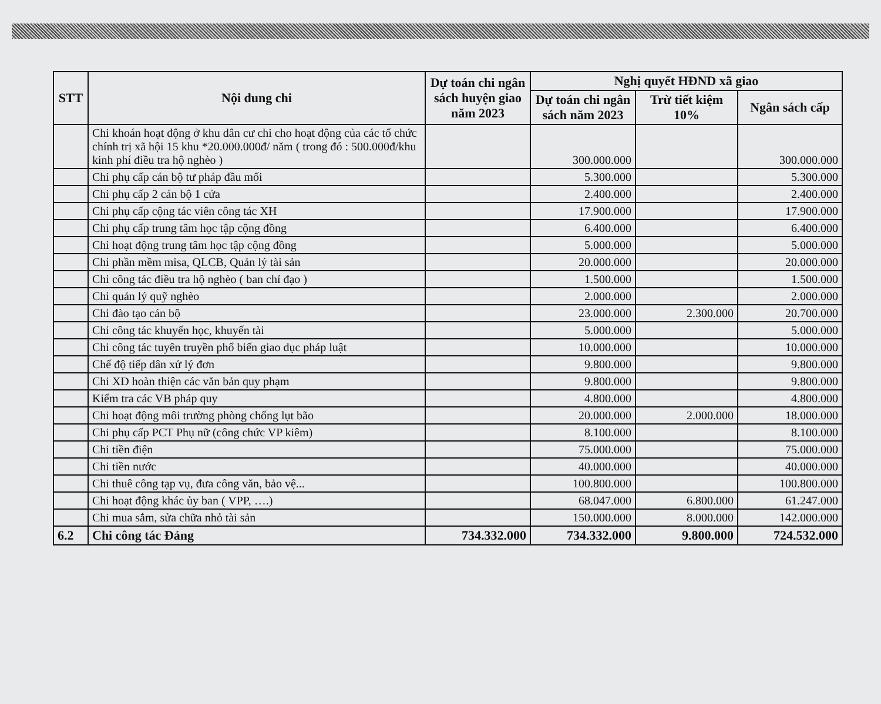| STT | Nội dung chi | Dự toán chi ngân sách huyện giao năm 2023 | Nghị quyết HĐND xã giao | | |
| --- | --- | --- | --- | --- | --- |
| | | | Dự toán chi ngân sách năm 2023 | Trừ tiết kiệm 10% | Ngân sách cấp |
| | Chi khoán hoạt động ở khu dân cư chi cho hoạt động của các tổ chức chính trị xã hội 15 khu *20.000.000đ/ năm ( trong đó : 500.000đ/khu kinh phí điều tra hộ nghèo ) | | 300.000.000 | | 300.000.000 |
| | Chi phụ cấp cán bộ tư pháp đầu mối | | 5.300.000 | | 5.300.000 |
| | Chi phụ cấp 2 cán bộ 1 cửa | | 2.400.000 | | 2.400.000 |
| | Chi phụ cấp cộng tác viên công tác XH | | 17.900.000 | | 17.900.000 |
| | Chi phụ cấp trung tâm học tập cộng đồng | | 6.400.000 | | 6.400.000 |
| | Chi hoạt động trung tâm học tập cộng đồng | | 5.000.000 | | 5.000.000 |
| | Chi phần mềm misa, QLCB, Quản lý tài sản | | 20.000.000 | | 20.000.000 |
| | Chi công tác điều tra hộ nghèo ( ban chỉ đạo ) | | 1.500.000 | | 1.500.000 |
| | Chi quản lý quỹ nghèo | | 2.000.000 | | 2.000.000 |
| | Chi đào tạo cán bộ | | 23.000.000 | 2.300.000 | 20.700.000 |
| | Chi công tác khuyến học, khuyến tài | | 5.000.000 | | 5.000.000 |
| | Chi công tác tuyên truyền phổ biến giao dục pháp luật | | 10.000.000 | | 10.000.000 |
| | Chế độ tiếp dân xử lý đơn | | 9.800.000 | | 9.800.000 |
| | Chi XD hoàn thiện các văn bản quy phạm | | 9.800.000 | | 9.800.000 |
| | Kiểm tra các VB pháp quy | | 4.800.000 | | 4.800.000 |
| | Chi hoạt động môi trường phòng chống lụt bão | | 20.000.000 | 2.000.000 | 18.000.000 |
| | Chi phụ cấp PCT Phụ nữ (công chức VP kiêm) | | 8.100.000 | | 8.100.000 |
| | Chi tiền điện | | 75.000.000 | | 75.000.000 |
| | Chi tiền nước | | 40.000.000 | | 40.000.000 |
| | Chi thuê công tạp vụ, đưa công văn, bảo vệ... | | 100.800.000 | | 100.800.000 |
| | Chi hoạt động khác ủy ban ( VPP, ….) | | 68.047.000 | 6.800.000 | 61.247.000 |
| | Chi mua sắm, sửa chữa nhỏ tài sản | | 150.000.000 | 8.000.000 | 142.000.000 |
| 6.2 | Chi công tác Đảng | 734.332.000 | 734.332.000 | 9.800.000 | 724.532.000 |